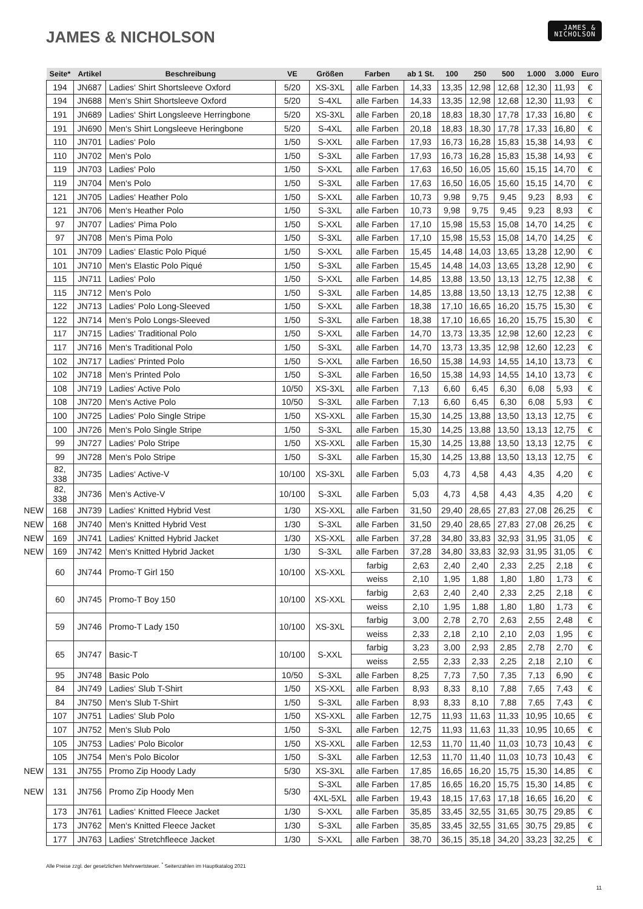JAMES & NICHOLSON
JAMES &
NICHOLSON
| | Seite* | Artikel | Beschreibung | VE | Größen | Farben | ab 1 St. | 100 | 250 | 500 | 1.000 | 3.000 | Euro |
| --- | --- | --- | --- | --- | --- | --- | --- | --- | --- | --- | --- | --- | --- |
| | 194 | JN687 | Ladies‘ Shirt Shortsleeve Oxford | 5/20 | XS-3XL | alle Farben | 14,33 | 13,35 | 12,98 | 12,68 | 12,30 | 11,93 | € |
| | 194 | JN688 | Men‘s Shirt Shortsleeve Oxford | 5/20 | S-4XL | alle Farben | 14,33 | 13,35 | 12,98 | 12,68 | 12,30 | 11,93 | € |
| | 191 | JN689 | Ladies‘ Shirt Longsleeve Herringbone | 5/20 | XS-3XL | alle Farben | 20,18 | 18,83 | 18,30 | 17,78 | 17,33 | 16,80 | € |
| | 191 | JN690 | Men‘s Shirt Longsleeve Heringbone | 5/20 | S-4XL | alle Farben | 20,18 | 18,83 | 18,30 | 17,78 | 17,33 | 16,80 | € |
| | 110 | JN701 | Ladies‘ Polo | 1/50 | S-XXL | alle Farben | 17,93 | 16,73 | 16,28 | 15,83 | 15,38 | 14,93 | € |
| | 110 | JN702 | Men‘s Polo | 1/50 | S-3XL | alle Farben | 17,93 | 16,73 | 16,28 | 15,83 | 15,38 | 14,93 | € |
| | 119 | JN703 | Ladies‘ Polo | 1/50 | S-XXL | alle Farben | 17,63 | 16,50 | 16,05 | 15,60 | 15,15 | 14,70 | € |
| | 119 | JN704 | Men‘s Polo | 1/50 | S-3XL | alle Farben | 17,63 | 16,50 | 16,05 | 15,60 | 15,15 | 14,70 | € |
| | 121 | JN705 | Ladies‘ Heather Polo | 1/50 | S-XXL | alle Farben | 10,73 | 9,98 | 9,75 | 9,45 | 9,23 | 8,93 | € |
| | 121 | JN706 | Men‘s Heather Polo | 1/50 | S-3XL | alle Farben | 10,73 | 9,98 | 9,75 | 9,45 | 9,23 | 8,93 | € |
| | 97 | JN707 | Ladies‘ Pima Polo | 1/50 | S-XXL | alle Farben | 17,10 | 15,98 | 15,53 | 15,08 | 14,70 | 14,25 | € |
| | 97 | JN708 | Men‘s Pima Polo | 1/50 | S-3XL | alle Farben | 17,10 | 15,98 | 15,53 | 15,08 | 14,70 | 14,25 | € |
| | 101 | JN709 | Ladies‘ Elastic Polo Piqué | 1/50 | S-XXL | alle Farben | 15,45 | 14,48 | 14,03 | 13,65 | 13,28 | 12,90 | € |
| | 101 | JN710 | Men‘s Elastic Polo Piqué | 1/50 | S-3XL | alle Farben | 15,45 | 14,48 | 14,03 | 13,65 | 13,28 | 12,90 | € |
| | 115 | JN711 | Ladies‘ Polo | 1/50 | S-XXL | alle Farben | 14,85 | 13,88 | 13,50 | 13,13 | 12,75 | 12,38 | € |
| | 115 | JN712 | Men‘s Polo | 1/50 | S-3XL | alle Farben | 14,85 | 13,88 | 13,50 | 13,13 | 12,75 | 12,38 | € |
| | 122 | JN713 | Ladies‘ Polo Long-Sleeved | 1/50 | S-XXL | alle Farben | 18,38 | 17,10 | 16,65 | 16,20 | 15,75 | 15,30 | € |
| | 122 | JN714 | Men‘s Polo Longs-Sleeved | 1/50 | S-3XL | alle Farben | 18,38 | 17,10 | 16,65 | 16,20 | 15,75 | 15,30 | € |
| | 117 | JN715 | Ladies‘ Traditional Polo | 1/50 | S-XXL | alle Farben | 14,70 | 13,73 | 13,35 | 12,98 | 12,60 | 12,23 | € |
| | 117 | JN716 | Men‘s Traditional Polo | 1/50 | S-3XL | alle Farben | 14,70 | 13,73 | 13,35 | 12,98 | 12,60 | 12,23 | € |
| | 102 | JN717 | Ladies‘ Printed Polo | 1/50 | S-XXL | alle Farben | 16,50 | 15,38 | 14,93 | 14,55 | 14,10 | 13,73 | € |
| | 102 | JN718 | Men‘s Printed Polo | 1/50 | S-3XL | alle Farben | 16,50 | 15,38 | 14,93 | 14,55 | 14,10 | 13,73 | € |
| | 108 | JN719 | Ladies‘ Active Polo | 10/50 | XS-3XL | alle Farben | 7,13 | 6,60 | 6,45 | 6,30 | 6,08 | 5,93 | € |
| | 108 | JN720 | Men‘s Active Polo | 10/50 | S-3XL | alle Farben | 7,13 | 6,60 | 6,45 | 6,30 | 6,08 | 5,93 | € |
| | 100 | JN725 | Ladies‘ Polo Single Stripe | 1/50 | XS-XXL | alle Farben | 15,30 | 14,25 | 13,88 | 13,50 | 13,13 | 12,75 | € |
| | 100 | JN726 | Men‘s Polo Single Stripe | 1/50 | S-3XL | alle Farben | 15,30 | 14,25 | 13,88 | 13,50 | 13,13 | 12,75 | € |
| | 99 | JN727 | Ladies‘ Polo Stripe | 1/50 | XS-XXL | alle Farben | 15,30 | 14,25 | 13,88 | 13,50 | 13,13 | 12,75 | € |
| | 99 | JN728 | Men‘s Polo Stripe | 1/50 | S-3XL | alle Farben | 15,30 | 14,25 | 13,88 | 13,50 | 13,13 | 12,75 | € |
| | 82, 338 | JN735 | Ladies‘ Active-V | 10/100 | XS-3XL | alle Farben | 5,03 | 4,73 | 4,58 | 4,43 | 4,35 | 4,20 | € |
| | 82, 338 | JN736 | Men‘s Active-V | 10/100 | S-3XL | alle Farben | 5,03 | 4,73 | 4,58 | 4,43 | 4,35 | 4,20 | € |
| NEW | 168 | JN739 | Ladies‘ Knitted Hybrid Vest | 1/30 | XS-XXL | alle Farben | 31,50 | 29,40 | 28,65 | 27,83 | 27,08 | 26,25 | € |
| NEW | 168 | JN740 | Men‘s Knitted Hybrid Vest | 1/30 | S-3XL | alle Farben | 31,50 | 29,40 | 28,65 | 27,83 | 27,08 | 26,25 | € |
| NEW | 169 | JN741 | Ladies‘ Knitted Hybrid Jacket | 1/30 | XS-XXL | alle Farben | 37,28 | 34,80 | 33,83 | 32,93 | 31,95 | 31,05 | € |
| NEW | 169 | JN742 | Men‘s Knitted Hybrid Jacket | 1/30 | S-3XL | alle Farben | 37,28 | 34,80 | 33,83 | 32,93 | 31,95 | 31,05 | € |
| | 60 | JN744 | Promo-T Girl 150 | 10/100 | XS-XXL | farbig | 2,63 | 2,40 | 2,40 | 2,33 | 2,25 | 2,18 | € |
| | | | | | | weiss | 2,10 | 1,95 | 1,88 | 1,80 | 1,80 | 1,73 | € |
| | 60 | JN745 | Promo-T Boy 150 | 10/100 | XS-XXL | farbig | 2,63 | 2,40 | 2,40 | 2,33 | 2,25 | 2,18 | € |
| | | | | | | weiss | 2,10 | 1,95 | 1,88 | 1,80 | 1,80 | 1,73 | € |
| | 59 | JN746 | Promo-T Lady 150 | 10/100 | XS-3XL | farbig | 3,00 | 2,78 | 2,70 | 2,63 | 2,55 | 2,48 | € |
| | | | | | | weiss | 2,33 | 2,18 | 2,10 | 2,10 | 2,03 | 1,95 | € |
| | 65 | JN747 | Basic-T | 10/100 | S-XXL | farbig | 3,23 | 3,00 | 2,93 | 2,85 | 2,78 | 2,70 | € |
| | | | | | | weiss | 2,55 | 2,33 | 2,33 | 2,25 | 2,18 | 2,10 | € |
| | 95 | JN748 | Basic Polo | 10/50 | S-3XL | alle Farben | 8,25 | 7,73 | 7,50 | 7,35 | 7,13 | 6,90 | € |
| | 84 | JN749 | Ladies‘ Slub T-Shirt | 1/50 | XS-XXL | alle Farben | 8,93 | 8,33 | 8,10 | 7,88 | 7,65 | 7,43 | € |
| | 84 | JN750 | Men‘s Slub T-Shirt | 1/50 | S-3XL | alle Farben | 8,93 | 8,33 | 8,10 | 7,88 | 7,65 | 7,43 | € |
| | 107 | JN751 | Ladies‘ Slub Polo | 1/50 | XS-XXL | alle Farben | 12,75 | 11,93 | 11,63 | 11,33 | 10,95 | 10,65 | € |
| | 107 | JN752 | Men‘s Slub Polo | 1/50 | S-3XL | alle Farben | 12,75 | 11,93 | 11,63 | 11,33 | 10,95 | 10,65 | € |
| | 105 | JN753 | Ladies‘ Polo Bicolor | 1/50 | XS-XXL | alle Farben | 12,53 | 11,70 | 11,40 | 11,03 | 10,73 | 10,43 | € |
| | 105 | JN754 | Men‘s Polo Bicolor | 1/50 | S-3XL | alle Farben | 12,53 | 11,70 | 11,40 | 11,03 | 10,73 | 10,43 | € |
| NEW | 131 | JN755 | Promo Zip Hoody Lady | 5/30 | XS-3XL | alle Farben | 17,85 | 16,65 | 16,20 | 15,75 | 15,30 | 14,85 | € |
| NEW | 131 | JN756 | Promo Zip Hoody Men | 5/30 | S-3XL | alle Farben | 17,85 | 16,65 | 16,20 | 15,75 | 15,30 | 14,85 | € |
| | | | | | 4XL-5XL | alle Farben | 19,43 | 18,15 | 17,63 | 17,18 | 16,65 | 16,20 | € |
| | 173 | JN761 | Ladies‘ Knitted Fleece Jacket | 1/30 | S-XXL | alle Farben | 35,85 | 33,45 | 32,55 | 31,65 | 30,75 | 29,85 | € |
| | 173 | JN762 | Men‘s Knitted Fleece Jacket | 1/30 | S-3XL | alle Farben | 35,85 | 33,45 | 32,55 | 31,65 | 30,75 | 29,85 | € |
| | 177 | JN763 | Ladies‘ Stretchfleece Jacket | 1/30 | S-XXL | alle Farben | 38,70 | 36,15 | 35,18 | 34,20 | 33,23 | 32,25 | € |
Alle Preise zzgl. der gesetzlichen Mehrwertsteuer. <sup>*</sup> Seitenzahlen im Hauptkatalog 2021
11